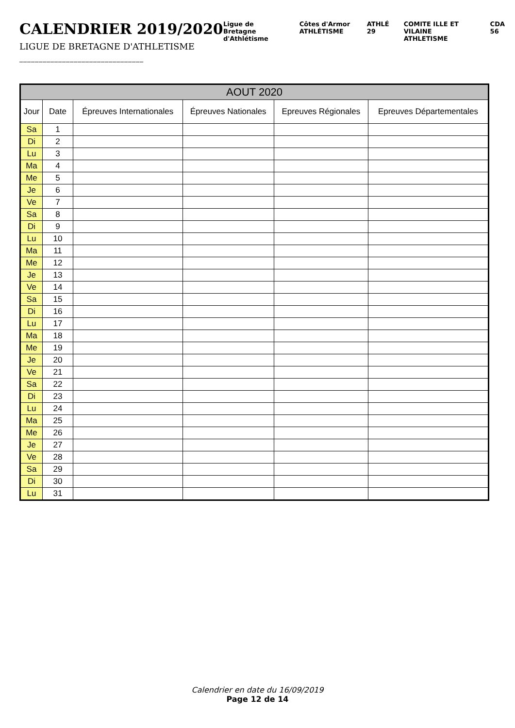CALENDRIER 2019/2020
LIGUE DE BRETAGNE D'ATHLETISME
________________________________
Ligue de Bretagne d'Athlétisme Côtes d'Armor ATHLÉTISME ATHLÉ 29 COMITE ILLE ET VILAINE ATHLETISME CDA 56
| AOUT 2020 | | | | | |
| --- | --- | --- | --- | --- | --- |
| Jour | Date | Épreuves Internationales | Épreuves Nationales | Epreuves Régionales | Epreuves Départementales |
| Sa | 1 | | | | |
| Di | 2 | | | | |
| Lu | 3 | | | | |
| Ma | 4 | | | | |
| Me | 5 | | | | |
| Je | 6 | | | | |
| Ve | 7 | | | | |
| Sa | 8 | | | | |
| Di | 9 | | | | |
| Lu | 10 | | | | |
| Ma | 11 | | | | |
| Me | 12 | | | | |
| Je | 13 | | | | |
| Ve | 14 | | | | |
| Sa | 15 | | | | |
| Di | 16 | | | | |
| Lu | 17 | | | | |
| Ma | 18 | | | | |
| Me | 19 | | | | |
| Je | 20 | | | | |
| Ve | 21 | | | | |
| Sa | 22 | | | | |
| Di | 23 | | | | |
| Lu | 24 | | | | |
| Ma | 25 | | | | |
| Me | 26 | | | | |
| Je | 27 | | | | |
| Ve | 28 | | | | |
| Sa | 29 | | | | |
| Di | 30 | | | | |
| Lu | 31 | | | | |
Calendrier en date du 16/09/2019
Page 12 de 14